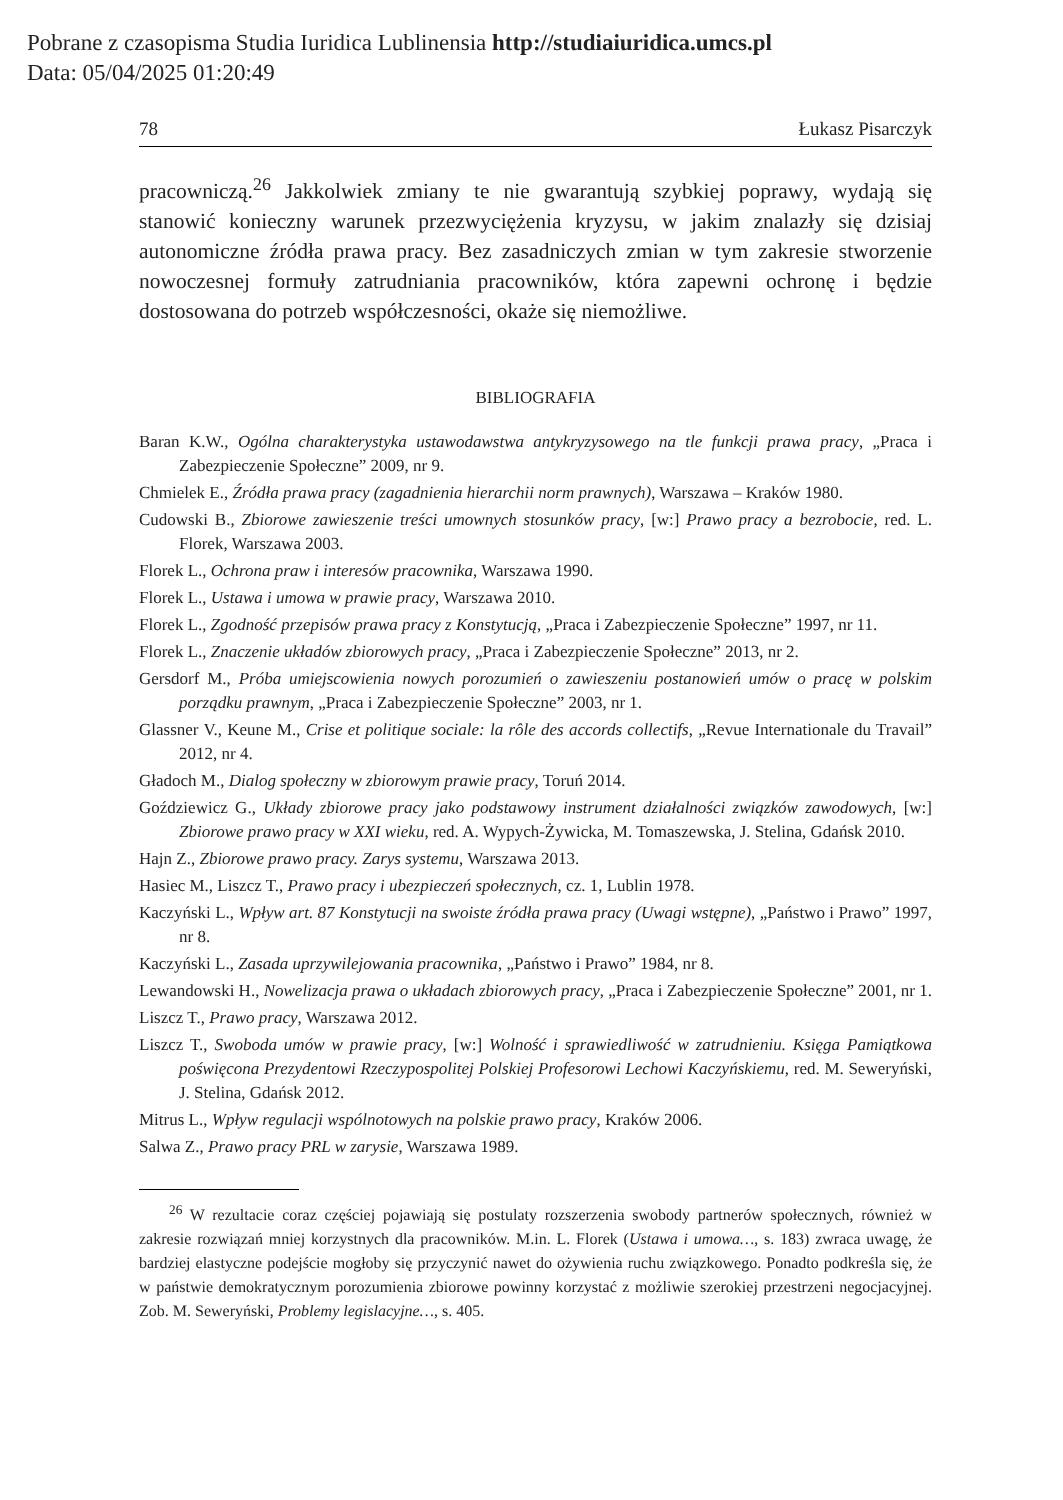Pobrane z czasopisma Studia Iuridica Lublinensia http://studiaiuridica.umcs.pl
Data: 05/04/2025 01:20:49
78 Łukasz Pisarczyk
pracowniczą.<sup>26</sup> Jakkolwiek zmiany te nie gwarantują szybkiej poprawy, wydają się stanowić konieczny warunek przezwyciężenia kryzysu, w jakim znalazły się dzisiaj autonomiczne źródła prawa pracy. Bez zasadniczych zmian w tym zakresie stworzenie nowoczesnej formuły zatrudniania pracowników, która zapewni ochronę i będzie dostosowana do potrzeb współczesności, okaże się niemożliwe.
BIBLIOGRAFIA
Baran K.W., Ogólna charakterystyka ustawodawstwa antykryzysowego na tle funkcji prawa pracy, „Praca i Zabezpieczenie Społeczne” 2009, nr 9.
Chmielek E., Źródła prawa pracy (zagadnienia hierarchii norm prawnych), Warszawa – Kraków 1980.
Cudowski B., Zbiorowe zawieszenie treści umownych stosunków pracy, [w:] Prawo pracy a bezrobocie, red. L. Florek, Warszawa 2003.
Florek L., Ochrona praw i interesów pracownika, Warszawa 1990.
Florek L., Ustawa i umowa w prawie pracy, Warszawa 2010.
Florek L., Zgodność przepisów prawa pracy z Konstytucją, „Praca i Zabezpieczenie Społeczne” 1997, nr 11.
Florek L., Znaczenie układów zbiorowych pracy, „Praca i Zabezpieczenie Społeczne” 2013, nr 2.
Gersdorf M., Próba umiejscowienia nowych porozumień o zawieszeniu postanowień umów o pracę w polskim porządku prawnym, „Praca i Zabezpieczenie Społeczne” 2003, nr 1.
Glassner V., Keune M., Crise et politique sociale: la rôle des accords collectifs, „Revue Internationale du Travail” 2012, nr 4.
Gładoch M., Dialog społeczny w zbiorowym prawie pracy, Toruń 2014.
Goździewicz G., Układy zbiorowe pracy jako podstawowy instrument działalności związków zawodowych, [w:] Zbiorowe prawo pracy w XXI wieku, red. A. Wypych-Żywicka, M. Tomaszewska, J. Stelina, Gdańsk 2010.
Hajn Z., Zbiorowe prawo pracy. Zarys systemu, Warszawa 2013.
Hasiec M., Liszcz T., Prawo pracy i ubezpieczeń społecznych, cz. 1, Lublin 1978.
Kaczyński L., Wpływ art. 87 Konstytucji na swoiste źródła prawa pracy (Uwagi wstępne), „Państwo i Prawo” 1997, nr 8.
Kaczyński L., Zasada uprzywilejowania pracownika, „Państwo i Prawo” 1984, nr 8.
Lewandowski H., Nowelizacja prawa o układach zbiorowych pracy, „Praca i Zabezpieczenie Społeczne” 2001, nr 1.
Liszcz T., Prawo pracy, Warszawa 2012.
Liszcz T., Swoboda umów w prawie pracy, [w:] Wolność i sprawiedliwość w zatrudnieniu. Księga Pamiątkowa poświęcona Prezydentowi Rzeczypospolitej Polskiej Profesorowi Lechowi Kaczyńskiemu, red. M. Seweryński, J. Stelina, Gdańsk 2012.
Mitrus L., Wpływ regulacji wspólnotowych na polskie prawo pracy, Kraków 2006.
Salwa Z., Prawo pracy PRL w zarysie, Warszawa 1989.
<sup>26</sup> W rezultacie coraz częściej pojawiają się postulaty rozszerzenia swobody partnerów społecznych, również w zakresie rozwiązań mniej korzystnych dla pracowników. M.in. L. Florek (Ustawa i umowa…, s. 183) zwraca uwagę, że bardziej elastyczne podejście mogłoby się przyczynić nawet do ożywienia ruchu związkowego. Ponadto podkreśla się, że w państwie demokratycznym porozumienia zbiorowe powinny korzystać z możliwie szerokiej przestrzeni negocjacyjnej. Zob. M. Seweryński, Problemy legislacyjne…, s. 405.